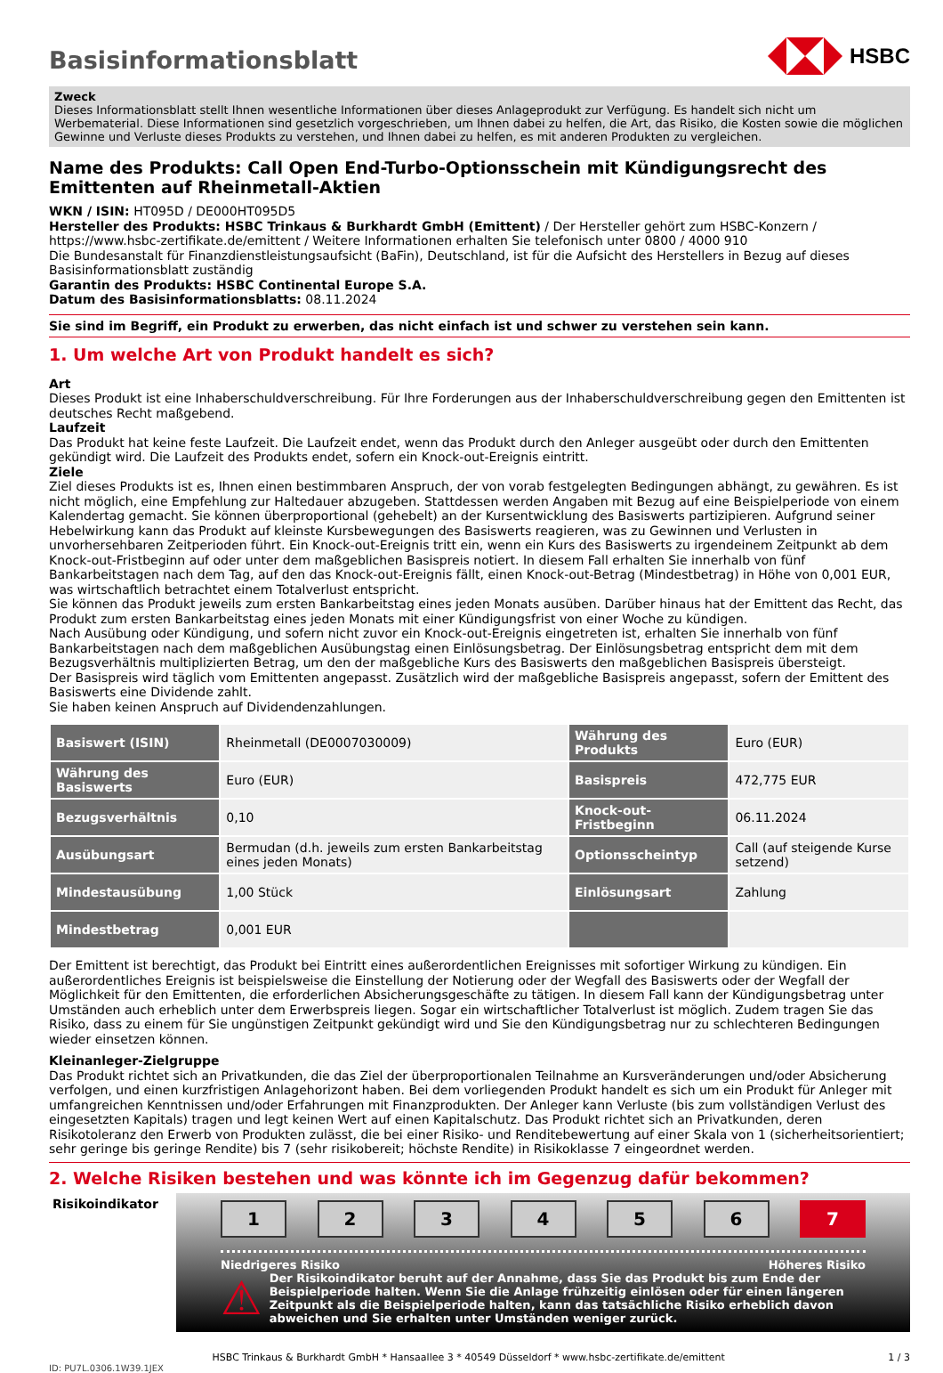HSBC
Basisinformationsblatt
Zweck
Dieses Informationsblatt stellt Ihnen wesentliche Informationen über dieses Anlageprodukt zur Verfügung. Es handelt sich nicht um Werbematerial. Diese Informationen sind gesetzlich vorgeschrieben, um Ihnen dabei zu helfen, die Art, das Risiko, die Kosten sowie die möglichen Gewinne und Verluste dieses Produkts zu verstehen, und Ihnen dabei zu helfen, es mit anderen Produkten zu vergleichen.
Name des Produkts: Call Open End-Turbo-Optionsschein mit Kündigungsrecht des Emittenten auf Rheinmetall-Aktien
WKN / ISIN: HT095D / DE000HT095D5
Hersteller des Produkts: HSBC Trinkaus & Burkhardt GmbH (Emittent) / Der Hersteller gehört zum HSBC-Konzern / https://www.hsbc-zertifikate.de/emittent / Weitere Informationen erhalten Sie telefonisch unter 0800 / 4000 910
Die Bundesanstalt für Finanzdienstleistungsaufsicht (BaFin), Deutschland, ist für die Aufsicht des Herstellers in Bezug auf dieses Basisinformationsblatt zuständig
Garantin des Produkts: HSBC Continental Europe S.A.
Datum des Basisinformationsblatts: 08.11.2024
Sie sind im Begriff, ein Produkt zu erwerben, das nicht einfach ist und schwer zu verstehen sein kann.
1. Um welche Art von Produkt handelt es sich?
Art
Dieses Produkt ist eine Inhaberschuldverschreibung. Für Ihre Forderungen aus der Inhaberschuldverschreibung gegen den Emittenten ist deutsches Recht maßgebend.
Laufzeit
Das Produkt hat keine feste Laufzeit. Die Laufzeit endet, wenn das Produkt durch den Anleger ausgeübt oder durch den Emittenten gekündigt wird. Die Laufzeit des Produkts endet, sofern ein Knock-out-Ereignis eintritt.
Ziele
Ziel dieses Produkts ist es, Ihnen einen bestimmbaren Anspruch, der von vorab festgelegten Bedingungen abhängt, zu gewähren. Es ist nicht möglich, eine Empfehlung zur Haltedauer abzugeben. Stattdessen werden Angaben mit Bezug auf eine Beispielperiode von einem Kalendertag gemacht. Sie können überproportional (gehebelt) an der Kursentwicklung des Basiswerts partizipieren. Aufgrund seiner Hebelwirkung kann das Produkt auf kleinste Kursbewegungen des Basiswerts reagieren, was zu Gewinnen und Verlusten in unvorhersehbaren Zeitperioden führt. Ein Knock-out-Ereignis tritt ein, wenn ein Kurs des Basiswerts zu irgendeinem Zeitpunkt ab dem Knock-out-Fristbeginn auf oder unter dem maßgeblichen Basispreis notiert. In diesem Fall erhalten Sie innerhalb von fünf Bankarbeitstagen nach dem Tag, auf den das Knock-out-Ereignis fällt, einen Knock-out-Betrag (Mindestbetrag) in Höhe von 0,001 EUR, was wirtschaftlich betrachtet einem Totalverlust entspricht.
Sie können das Produkt jeweils zum ersten Bankarbeitstag eines jeden Monats ausüben. Darüber hinaus hat der Emittent das Recht, das Produkt zum ersten Bankarbeitstag eines jeden Monats mit einer Kündigungsfrist von einer Woche zu kündigen.
Nach Ausübung oder Kündigung, und sofern nicht zuvor ein Knock-out-Ereignis eingetreten ist, erhalten Sie innerhalb von fünf Bankarbeitstagen nach dem maßgeblichen Ausübungstag einen Einlösungsbetrag. Der Einlösungsbetrag entspricht dem mit dem Bezugsverhältnis multiplizierten Betrag, um den der maßgebliche Kurs des Basiswerts den maßgeblichen Basispreis übersteigt.
Der Basispreis wird täglich vom Emittenten angepasst. Zusätzlich wird der maßgebliche Basispreis angepasst, sofern der Emittent des Basiswerts eine Dividende zahlt.
Sie haben keinen Anspruch auf Dividendenzahlungen.
| Basiswert (ISIN) | Rheinmetall (DE0007030009) | Währung des Produkts | Euro (EUR) |
| Währung des Basiswerts | Euro (EUR) | Basispreis | 472,775 EUR |
| Bezugsverhältnis | 0,10 | Knock-out-Fristbeginn | 06.11.2024 |
| Ausübungsart | Bermudan (d.h. jeweils zum ersten Bankarbeitstag eines jeden Monats) | Optionsscheintyp | Call (auf steigende Kurse setzend) |
| Mindestausübung | 1,00 Stück | Einlösungsart | Zahlung |
| Mindestbetrag | 0,001 EUR | | |
Der Emittent ist berechtigt, das Produkt bei Eintritt eines außerordentlichen Ereignisses mit sofortiger Wirkung zu kündigen. Ein außerordentliches Ereignis ist beispielsweise die Einstellung der Notierung oder der Wegfall des Basiswerts oder der Wegfall der Möglichkeit für den Emittenten, die erforderlichen Absicherungsgeschäfte zu tätigen. In diesem Fall kann der Kündigungsbetrag unter Umständen auch erheblich unter dem Erwerbspreis liegen. Sogar ein wirtschaftlicher Totalverlust ist möglich. Zudem tragen Sie das Risiko, dass zu einem für Sie ungünstigen Zeitpunkt gekündigt wird und Sie den Kündigungsbetrag nur zu schlechteren Bedingungen wieder einsetzen können.
Kleinanleger-Zielgruppe
Das Produkt richtet sich an Privatkunden, die das Ziel der überproportionalen Teilnahme an Kursveränderungen und/oder Absicherung verfolgen, und einen kurzfristigen Anlagehorizont haben. Bei dem vorliegenden Produkt handelt es sich um ein Produkt für Anleger mit umfangreichen Kenntnissen und/oder Erfahrungen mit Finanzprodukten. Der Anleger kann Verluste (bis zum vollständigen Verlust des eingesetzten Kapitals) tragen und legt keinen Wert auf einen Kapitalschutz. Das Produkt richtet sich an Privatkunden, deren Risikotoleranz den Erwerb von Produkten zulässt, die bei einer Risiko- und Renditebewertung auf einer Skala von 1 (sicherheitsorientiert; sehr geringe bis geringe Rendite) bis 7 (sehr risikobereit; höchste Rendite) in Risikoklasse 7 eingeordnet werden.
2. Welche Risiken bestehen und was könnte ich im Gegenzug dafür bekommen?
Risikoindikator
1 2 3 4 5 6 7
Niedrigeres Risiko Höheres Risiko
⚠
Der Risikoindikator beruht auf der Annahme, dass Sie das Produkt bis zum Ende der Beispielperiode halten. Wenn Sie die Anlage frühzeitig einlösen oder für einen längeren Zeitpunkt als die Beispielperiode halten, kann das tatsächliche Risiko erheblich davon abweichen und Sie erhalten unter Umständen weniger zurück.
HSBC Trinkaus & Burkhardt GmbH * Hansaallee 3 * 40549 Düsseldorf * www.hsbc-zertifikate.de/emittent 1 / 3
ID: PU7L.0306.1W39.1JEX